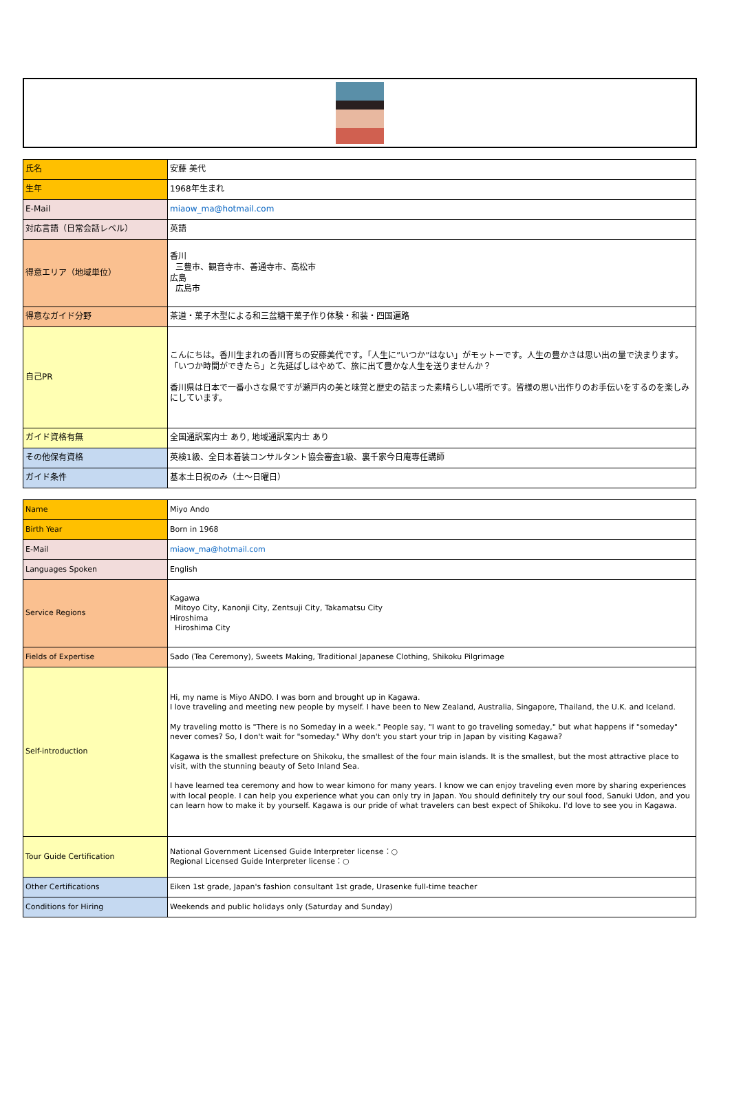| 氏名 | 安藤 美代 |
| 生年 | 1968年生まれ |
| E-Mail | miaow_ma@hotmail.com |
| 対応言語（日常会話レベル） | 英語 |
| 得意エリア（地域単位） | 香川 三豊市、観音寺市、善通寺市、高松市 広島 広島市 |
| 得意なガイド分野 | 茶道・菓子木型による和三盆糖干菓子作り体験・和装・四国遍路 |
| 自己PR | こんにちは。香川生まれの香川育ちの安藤美代です。「人生に”いつか”はない」がモットーです。人生の豊かさは思い出の量で決まります。「いつか時間ができたら」と先延ばしはやめて、旅に出て豊かな人生を送りませんか？ 香川県は日本で一番小さな県ですが瀬戸内の美と味覚と歴史の詰まった素晴らしい場所です。皆様の思い出作りのお手伝いをするのを楽しみにしています。 |
| ガイド資格有無 | 全国通訳案内士 あり, 地域通訳案内士 あり |
| その他保有資格 | 英検1級、全日本着装コンサルタント協会審査1級、裏千家今日庵専任講師 |
| ガイド条件 | 基本土日祝のみ（土～日曜日） |
| Name | Miyo Ando |
| Birth Year | Born in 1968 |
| E-Mail | miaow_ma@hotmail.com |
| Languages Spoken | English |
| Service Regions | Kagawa Mitoyo City, Kanonji City, Zentsuji City, Takamatsu City Hiroshima Hiroshima City |
| Fields of Expertise | Sado (Tea Ceremony), Sweets Making, Traditional Japanese Clothing, Shikoku Pilgrimage |
| Self-introduction | Hi, my name is Miyo ANDO. I was born and brought up in Kagawa. I love traveling and meeting new people by myself. I have been to New Zealand, Australia, Singapore, Thailand, the U.K. and Iceland. My traveling motto is "There is no Someday in a week." People say, "I want to go traveling someday," but what happens if "someday" never comes? So, I don't wait for "someday." Why don't you start your trip in Japan by visiting Kagawa? Kagawa is the smallest prefecture on Shikoku, the smallest of the four main islands. It is the smallest, but the most attractive place to visit, with the stunning beauty of Seto Inland Sea. I have learned tea ceremony and how to wear kimono for many years. I know we can enjoy traveling even more by sharing experiences with local people. I can help you experience what you can only try in Japan. You should definitely try our soul food, Sanuki Udon, and you can learn how to make it by yourself. Kagawa is our pride of what travelers can best expect of Shikoku. I'd love to see you in Kagawa. |
| Tour Guide Certification | National Government Licensed Guide Interpreter license：○ Regional Licensed Guide Interpreter license：○ |
| Other Certifications | Eiken 1st grade, Japan's fashion consultant 1st grade, Urasenke full-time teacher |
| Conditions for Hiring | Weekends and public holidays only (Saturday and Sunday) |